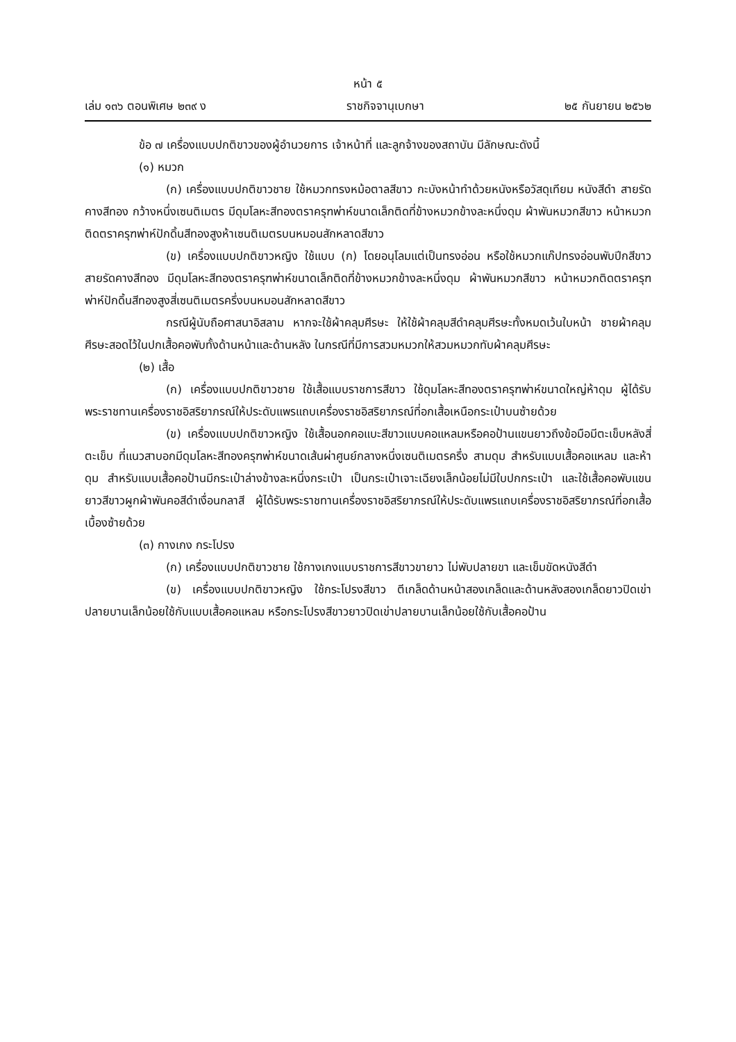หน้า ๕
เล่ม ๑๓๖ ตอนพิเศษ ๒๓๙ ง ราชกิจจานุเบกษา ๒๕ กันยายน ๒๕๖๒
ข้อ ๗ เครื่องแบบปกติขาวของผู้อำนวยการ เจ้าหน้าที่ และลูกจ้างของสถาบัน มีลักษณะดังนี้
(๑) หมวก
(ก) เครื่องแบบปกติขาวชาย ใช้หมวกทรงหม้อตาลสีขาว กะบังหน้าทำด้วยหนังหรือวัสดุเทียม หนังสีดำ สายรัดคางสีทอง กว้างหนึ่งเซนติเมตร มีดุมโลหะสีทองตราครุฑพ่าห์ขนาดเล็กติดที่ข้างหมวกข้างละหนึ่งดุม ผ้าพันหมวกสีขาว หน้าหมวกติดตราครุฑพ่าห์ปักดิ้นสีทองสูงห้าเซนติเมตรบนหมอนสักหลาดสีขาว
(ข) เครื่องแบบปกติขาวหญิง ใช้แบบ (ก) โดยอนุโลมแต่เป็นทรงอ่อน หรือใช้หมวกแก๊ปทรงอ่อนพับปีกสีขาว สายรัดคางสีทอง มีดุมโลหะสีทองตราครุฑพ่าห์ขนาดเล็กติดที่ข้างหมวกข้างละหนึ่งดุม ผ้าพันหมวกสีขาว หน้าหมวกติดตราครุฑพ่าห์ปักดิ้นสีทองสูงสี่เซนติเมตรครึ่งบนหมอนสักหลาดสีขาว
กรณีผู้นับถือศาสนาอิสลาม หากจะใช้ผ้าคลุมศีรษะ ให้ใช้ผ้าคลุมสีดำคลุมศีรษะทั้งหมดเว้นใบหน้า ชายผ้าคลุมศีรษะสอดไว้ในปกเสื้อคอพับทั้งด้านหน้าและด้านหลัง ในกรณีที่มีการสวมหมวกให้สวมหมวกทับผ้าคลุมศีรษะ
(๒) เสื้อ
(ก) เครื่องแบบปกติขาวชาย ใช้เสื้อแบบราชการสีขาว ใช้ดุมโลหะสีทองตราครุฑพ่าห์ขนาดใหญ่ห้าดุม ผู้ได้รับพระราชทานเครื่องราชอิสริยาภรณ์ให้ประดับแพรแถบเครื่องราชอิสริยาภรณ์ที่อกเสื้อเหนือกระเป๋าบนซ้ายด้วย
(ข) เครื่องแบบปกติขาวหญิง ใช้เสื้อนอกคอแบะสีขาวแบบคอแหลมหรือคอป้านแขนยาวถึงข้อมือมีตะเข็บหลังสี่ตะเข็บ ที่แนวสาบอกมีดุมโลหะสีทองครุฑพ่าห์ขนาดเส้นผ่าศูนย์กลางหนึ่งเซนติเมตรครึ่ง สามดุม สำหรับแบบเสื้อคอแหลม และห้าดุม สำหรับแบบเสื้อคอป้านมีกระเป๋าล่างข้างละหนึ่งกระเป๋า เป็นกระเป๋าเจาะเฉียงเล็กน้อยไม่มีใบปกกระเป๋า และใช้เสื้อคอพับแขนยาวสีขาวผูกผ้าพันคอสีดำเงื่อนกลาสี ผู้ได้รับพระราชทานเครื่องราชอิสริยาภรณ์ให้ประดับแพรแถบเครื่องราชอิสริยาภรณ์ที่อกเสื้อเบื้องซ้ายด้วย
(๓) กางเกง กระโปรง
(ก) เครื่องแบบปกติขาวชาย ใช้กางเกงแบบราชการสีขาวขายาว ไม่พับปลายขา และเข็มขัดหนังสีดำ
(ข) เครื่องแบบปกติขาวหญิง ใช้กระโปรงสีขาว ตีเกล็ดด้านหน้าสองเกล็ดและด้านหลังสองเกล็ดยาวปิดเข่า ปลายบานเล็กน้อยใช้กับแบบเสื้อคอแหลม หรือกระโปรงสีขาวยาวปิดเข่าปลายบานเล็กน้อยใช้กับเสื้อคอป้าน